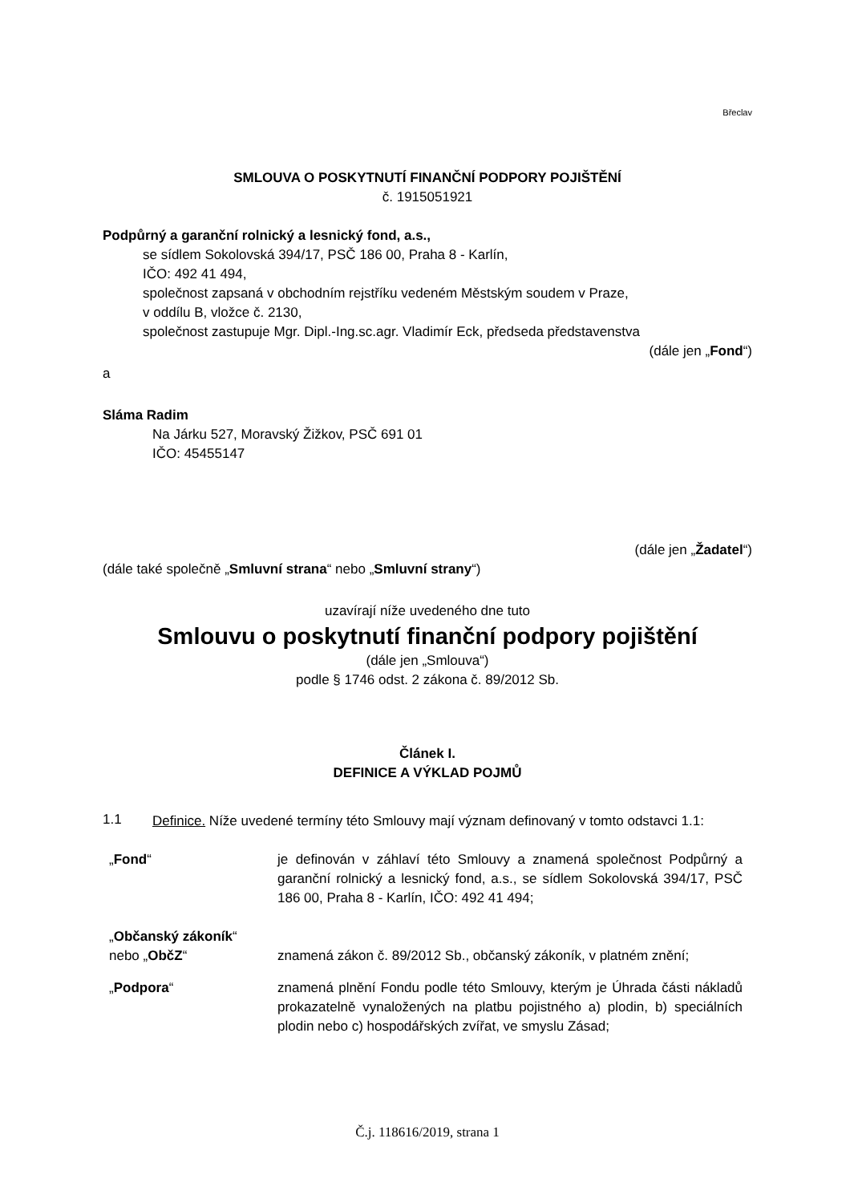Břeclav
SMLOUVA O POSKYTNUTÍ FINANČNÍ PODPORY POJIŠTĚNÍ
č. 1915051921
Podpůrný a garanční rolnický a lesnický fond, a.s.,
se sídlem Sokolovská 394/17, PSČ 186 00, Praha 8 - Karlín,
IČO: 492 41 494,
společnost zapsaná v obchodním rejstříku vedeném Městským soudem v Praze,
v oddílu B, vložce č. 2130,
společnost zastupuje Mgr. Dipl.-Ing.sc.agr. Vladimír Eck, předseda představenstva
(dále jen „Fond“)
a
Sláma Radim
Na Járku 527, Moravský Žižkov, PSČ 691 01
IČO: 45455147
(dále jen „Žadatel“)
(dále také společně „Smluvní strana“ nebo „Smluvní strany“)
uzavírají níže uvedeného dne tuto
Smlouvu o poskytnutí finanční podpory pojištění
(dále jen „Smlouva“)
podle § 1746 odst. 2 zákona č. 89/2012 Sb.
Článek I.
DEFINICE A VÝKLAD POJMŮ
1.1
Definice. Níže uvedené termíny této Smlouvy mají význam definovaný v tomto odstavci 1.1:
„Fond“ je definován v záhlaví této Smlouvy a znamená společnost Podpůrný a garanční rolnický a lesnický fond, a.s., se sídlem Sokolovská 394/17, PSČ 186 00, Praha 8 - Karlín, IČO: 492 41 494;
„Občanský zákoník“
nebo „ObčZ“
znamená zákon č. 89/2012 Sb., občanský zákoník, v platném znění;
„Podpora“ znamená plnění Fondu podle této Smlouvy, kterým je Úhrada části nákladů prokazatelně vynaložených na platbu pojistného a) plodin, b) speciálních plodin nebo c) hospodářských zvířat, ve smyslu Zásad;
Č.j. 118616/2019, strana 1